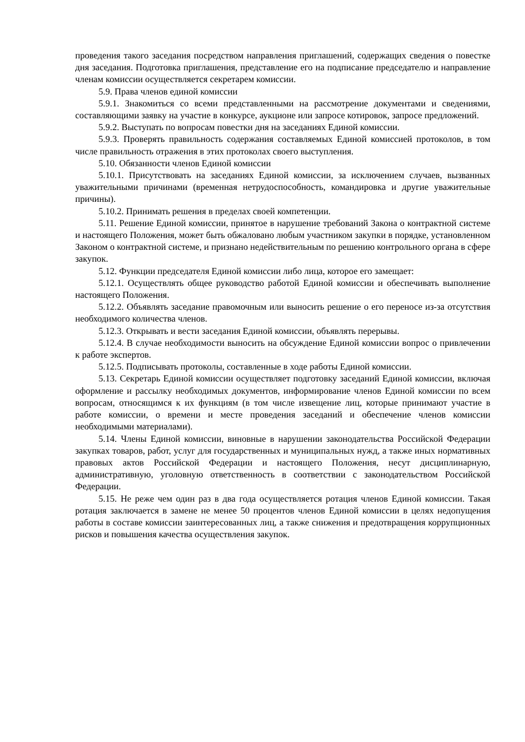проведения такого заседания посредством направления приглашений, содержащих сведения о повестке дня заседания. Подготовка приглашения, представление его на подписание председателю и направление членам комиссии осуществляется секретарем комиссии.
5.9. Права членов единой комиссии
5.9.1. Знакомиться со всеми представленными на рассмотрение документами и сведениями, составляющими заявку на участие в конкурсе, аукционе или запросе котировок, запросе предложений.
5.9.2. Выступать по вопросам повестки дня на заседаниях Единой комиссии.
5.9.3. Проверять правильность содержания составляемых Единой комиссией протоколов, в том числе правильность отражения в этих протоколах своего выступления.
5.10. Обязанности членов Единой комиссии
5.10.1. Присутствовать на заседаниях Единой комиссии, за исключением случаев, вызванных уважительными причинами (временная нетрудоспособность, командировка и другие уважительные причины).
5.10.2. Принимать решения в пределах своей компетенции.
5.11. Решение Единой комиссии, принятое в нарушение требований Закона о контрактной системе и настоящего Положения, может быть обжаловано любым участником закупки в порядке, установленном Законом о контрактной системе, и признано недействительным по решению контрольного органа в сфере закупок.
5.12. Функции председателя Единой комиссии либо лица, которое его замещает:
5.12.1. Осуществлять общее руководство работой Единой комиссии и обеспечивать выполнение настоящего Положения.
5.12.2. Объявлять заседание правомочным или выносить решение о его переносе из-за отсутствия необходимого количества членов.
5.12.3. Открывать и вести заседания Единой комиссии, объявлять перерывы.
5.12.4. В случае необходимости выносить на обсуждение Единой комиссии вопрос о привлечении к работе экспертов.
5.12.5. Подписывать протоколы, составленные в ходе работы Единой комиссии.
5.13. Секретарь Единой комиссии осуществляет подготовку заседаний Единой комиссии, включая оформление и рассылку необходимых документов, информирование членов Единой комиссии по всем вопросам, относящимся к их функциям (в том числе извещение лиц, которые принимают участие в работе комиссии, о времени и месте проведения заседаний и обеспечение членов комиссии необходимыми материалами).
5.14. Члены Единой комиссии, виновные в нарушении законодательства Российской Федерации закупках товаров, работ, услуг для государственных и муниципальных нужд, а также иных нормативных правовых актов Российской Федерации и настоящего Положения, несут дисциплинарную, административную, уголовную ответственность в соответствии с законодательством Российской Федерации.
5.15. Не реже чем один раз в два года осуществляется ротация членов Единой комиссии. Такая ротация заключается в замене не менее 50 процентов членов Единой комиссии в целях недопущения работы в составе комиссии заинтересованных лиц, а также снижения и предотвращения коррупционных рисков и повышения качества осуществления закупок.